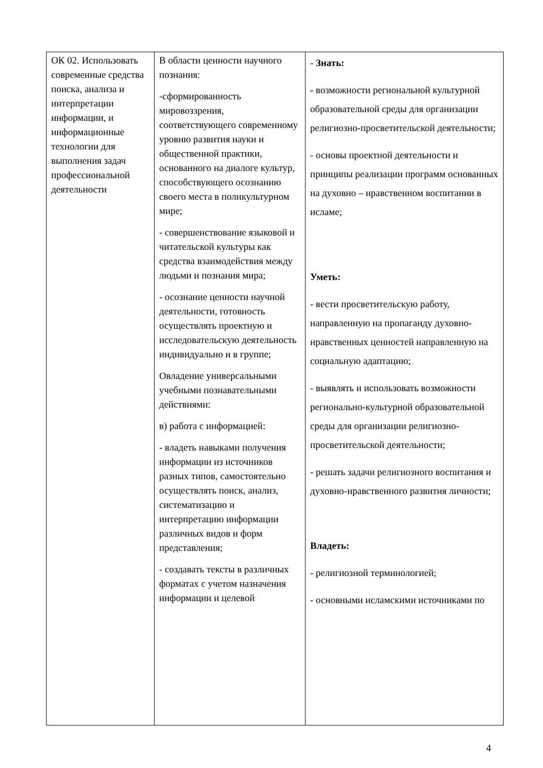| ОК 02. Использовать современные средства поиска, анализа и интерпретации информации, и информационные технологии для выполнения задач профессиональной деятельности | В области ценности научного познания: -сформированность мировоззрения, соответствующего современному уровню развития науки и общественной практики, основанного на диалоге культур, способствующего осознанию своего места в поликультурном мире; - совершенствование языковой и читательской культуры как средства взаимодействия между людьми и познания мира; - осознание ценности научной деятельности, готовность осуществлять проектную и исследовательскую деятельность индивидуально и в группе; Овладение универсальными учебными познавательными действиями: в) работа с информацией: - владеть навыками получения информации из источников разных типов, самостоятельно осуществлять поиск, анализ, систематизацию и интерпретацию информации различных видов и форм представления; - создавать тексты в различных форматах с учетом назначения информации и целевой | - Знать: - возможности региональной культурной образовательной среды для организации религиозно-просветительской деятельности; - основы проектной деятельности и принципы реализации программ основанных на духовно – нравственном воспитании в исламе; Уметь: - вести просветительскую работу, направленную на пропаганду духовно-нравственных ценностей направленную на социальную адаптацию; - выявлять и использовать возможности регионально-культурной образовательной среды для организации религиозно-просветительской деятельности; - решать задачи религиозного воспитания и духовно-нравственного развития личности; Владеть: - религиозной терминологией; - основными исламскими источниками по |
4